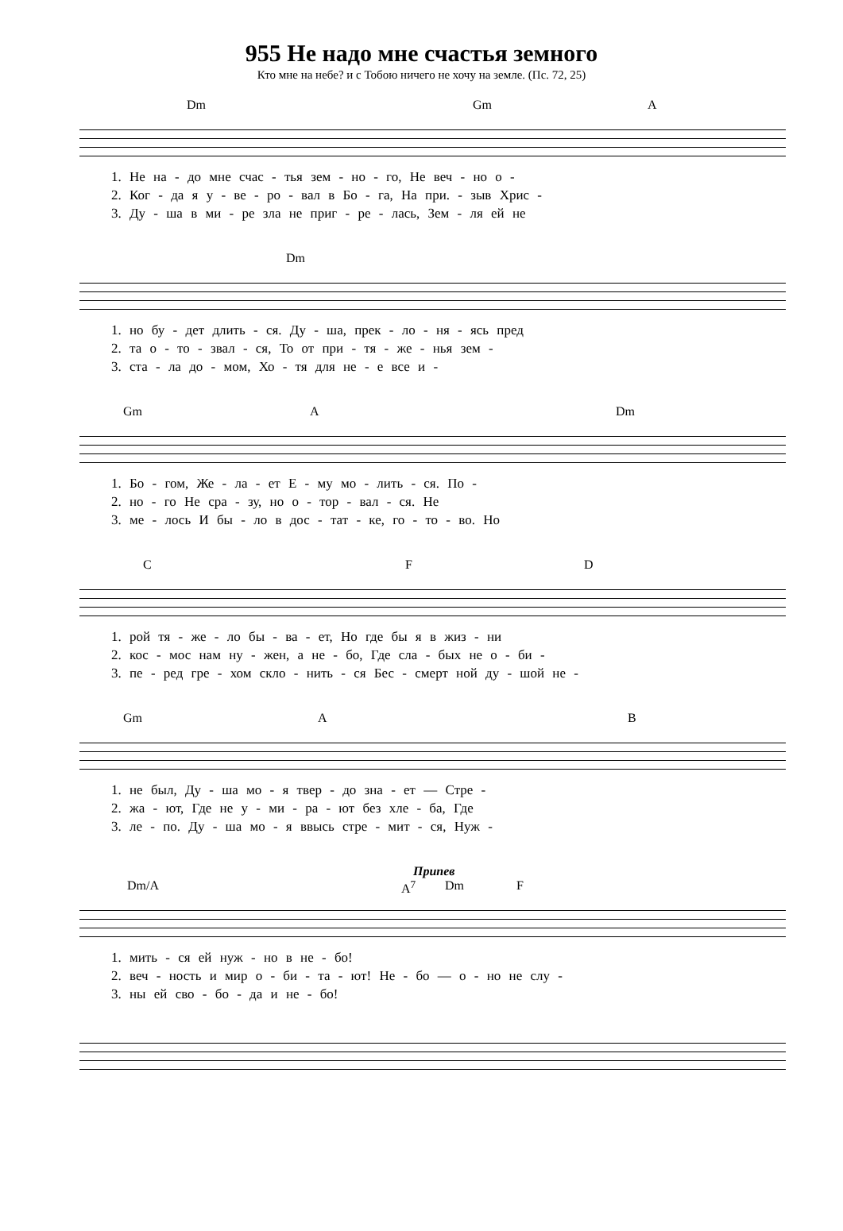955 Не надо мне счастья земного
Кто мне на небе? и с Тобою ничего не хочу на земле. (Пс. 72, 25)
Dm Gm A
1. Не на - до мне счас - тья зем - но - го, Не веч - но о -
2. Ког - да я у - ве - ро - вал в Бо - га, На при. - зыв Хрис -
3. Ду - ша в ми - ре зла не приг - ре - лась, Зем - ля ей не
Dm
1. но бу - дет длить - ся. Ду - ша, прек - ло - ня - ясь пред
2. та о - то - звал - ся, То от при - тя - же - нья зем -
3. ста - ла до - мом, Хо - тя для не - е все и -
Gm A Dm
1. Бо - гом, Же - ла - ет Е - му мо - лить - ся. По -
2. но - го Не сра - зу, но о - тор - вал - ся. Не
3. ме - лось И бы - ло в дос - тат - ке, го - то - во. Но
C F D
1. рой тя - же - ло бы - ва - ет, Но где бы я в жиз - ни
2. кос - мос нам ну - жен, а не - бо, Где сла - бых не о - би -
3. пе - ред гре - хом скло - нить - ся Бес - смерт ной ду - шой не -
Gm A B
1. не был, Ду - ша мо - я твер - до зна - ет — Стре -
2. жа - ют, Где не у - ми - ра - ют без хле - ба, Где
3. ле - по. Ду - ша мо - я ввысь стре - мит - ся, Нуж -
Припев
Dm/A A<sup>7</sup> Dm F
1. мить - ся ей нуж - но в не - бо!
2. веч - ность и мир о - би - та - ют! Не - бо — о - но не слу -
3. ны ей сво - бо - да и не - бо!